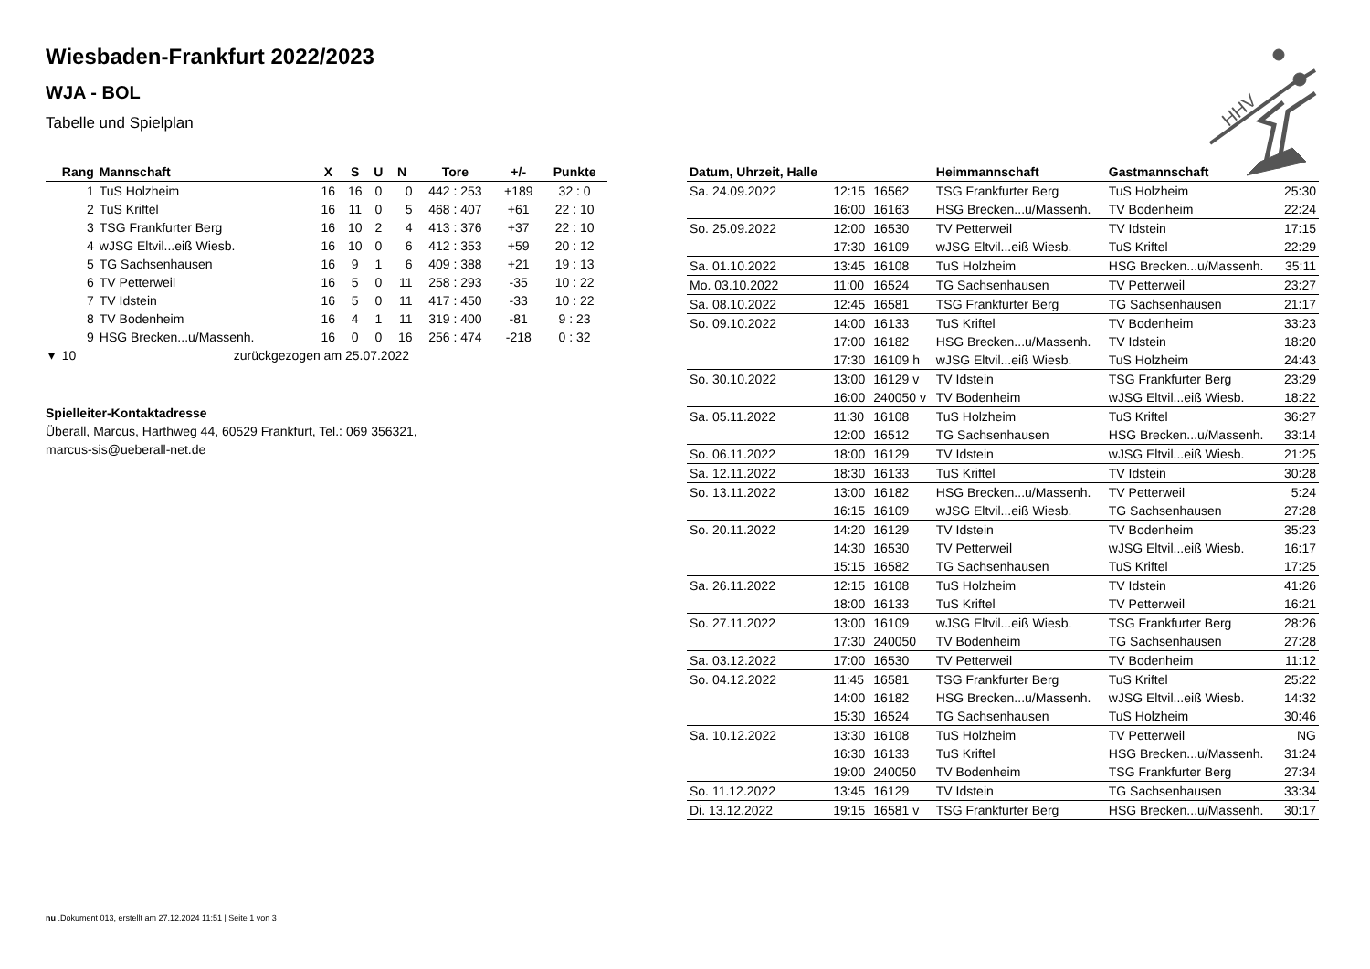Wiesbaden-Frankfurt 2022/2023
WJA - BOL
Tabelle und Spielplan
HHV
| Rang | Mannschaft | X | S | U | N | Tore | +/- | Punkte |
| --- | --- | --- | --- | --- | --- | --- | --- | --- |
| 1 | TuS Holzheim | 16 | 16 | 0 | 0 | 442 : 253 | +189 | 32 : 0 |
| 2 | TuS Kriftel | 16 | 11 | 0 | 5 | 468 : 407 | +61 | 22 : 10 |
| 3 | TSG Frankfurter Berg | 16 | 10 | 2 | 4 | 413 : 376 | +37 | 22 : 10 |
| 4 | wJSG Eltvil...eiß Wiesb. | 16 | 10 | 0 | 6 | 412 : 353 | +59 | 20 : 12 |
| 5 | TG Sachsenhausen | 16 | 9 | 1 | 6 | 409 : 388 | +21 | 19 : 13 |
| 6 | TV Petterweil | 16 | 5 | 0 | 11 | 258 : 293 | -35 | 10 : 22 |
| 7 | TV Idstein | 16 | 5 | 0 | 11 | 417 : 450 | -33 | 10 : 22 |
| 8 | TV Bodenheim | 16 | 4 | 1 | 11 | 319 : 400 | -81 | 9 : 23 |
| 9 | HSG Brecken...u/Massenh. | 16 | 0 | 0 | 16 | 256 : 474 | -218 | 0 : 32 |
| ▾ 10 | zurückgezogen am 25.07.2022 | | | | | | | |
Spielleiter-Kontaktadresse
Überall, Marcus, Harthweg 44, 60529 Frankfurt, Tel.: 069 356321,
marcus-sis@ueberall-net.de
| Datum, Uhrzeit, Halle | | | Heimmannschaft | Gastmannschaft | |
| --- | --- | --- | --- | --- | --- |
| Sa. 24.09.2022 | 12:15 | 16562 | TSG Frankfurter Berg | TuS Holzheim | 25:30 |
| | 16:00 | 16163 | HSG Brecken...u/Massenh. | TV Bodenheim | 22:24 |
| So. 25.09.2022 | 12:00 | 16530 | TV Petterweil | TV Idstein | 17:15 |
| | 17:30 | 16109 | wJSG Eltvil...eiß Wiesb. | TuS Kriftel | 22:29 |
| Sa. 01.10.2022 | 13:45 | 16108 | TuS Holzheim | HSG Brecken...u/Massenh. | 35:11 |
| Mo. 03.10.2022 | 11:00 | 16524 | TG Sachsenhausen | TV Petterweil | 23:27 |
| Sa. 08.10.2022 | 12:45 | 16581 | TSG Frankfurter Berg | TG Sachsenhausen | 21:17 |
| So. 09.10.2022 | 14:00 | 16133 | TuS Kriftel | TV Bodenheim | 33:23 |
| | 17:00 | 16182 | HSG Brecken...u/Massenh. | TV Idstein | 18:20 |
| | 17:30 | 16109 h | wJSG Eltvil...eiß Wiesb. | TuS Holzheim | 24:43 |
| So. 30.10.2022 | 13:00 | 16129 v | TV Idstein | TSG Frankfurter Berg | 23:29 |
| | 16:00 | 240050 v | TV Bodenheim | wJSG Eltvil...eiß Wiesb. | 18:22 |
| Sa. 05.11.2022 | 11:30 | 16108 | TuS Holzheim | TuS Kriftel | 36:27 |
| | 12:00 | 16512 | TG Sachsenhausen | HSG Brecken...u/Massenh. | 33:14 |
| So. 06.11.2022 | 18:00 | 16129 | TV Idstein | wJSG Eltvil...eiß Wiesb. | 21:25 |
| Sa. 12.11.2022 | 18:30 | 16133 | TuS Kriftel | TV Idstein | 30:28 |
| So. 13.11.2022 | 13:00 | 16182 | HSG Brecken...u/Massenh. | TV Petterweil | 5:24 |
| | 16:15 | 16109 | wJSG Eltvil...eiß Wiesb. | TG Sachsenhausen | 27:28 |
| So. 20.11.2022 | 14:20 | 16129 | TV Idstein | TV Bodenheim | 35:23 |
| | 14:30 | 16530 | TV Petterweil | wJSG Eltvil...eiß Wiesb. | 16:17 |
| | 15:15 | 16582 | TG Sachsenhausen | TuS Kriftel | 17:25 |
| Sa. 26.11.2022 | 12:15 | 16108 | TuS Holzheim | TV Idstein | 41:26 |
| | 18:00 | 16133 | TuS Kriftel | TV Petterweil | 16:21 |
| So. 27.11.2022 | 13:00 | 16109 | wJSG Eltvil...eiß Wiesb. | TSG Frankfurter Berg | 28:26 |
| | 17:30 | 240050 | TV Bodenheim | TG Sachsenhausen | 27:28 |
| Sa. 03.12.2022 | 17:00 | 16530 | TV Petterweil | TV Bodenheim | 11:12 |
| So. 04.12.2022 | 11:45 | 16581 | TSG Frankfurter Berg | TuS Kriftel | 25:22 |
| | 14:00 | 16182 | HSG Brecken...u/Massenh. | wJSG Eltvil...eiß Wiesb. | 14:32 |
| | 15:30 | 16524 | TG Sachsenhausen | TuS Holzheim | 30:46 |
| Sa. 10.12.2022 | 13:30 | 16108 | TuS Holzheim | TV Petterweil | NG |
| | 16:30 | 16133 | TuS Kriftel | HSG Brecken...u/Massenh. | 31:24 |
| | 19:00 | 240050 | TV Bodenheim | TSG Frankfurter Berg | 27:34 |
| So. 11.12.2022 | 13:45 | 16129 | TV Idstein | TG Sachsenhausen | 33:34 |
| Di. 13.12.2022 | 19:15 | 16581 v | TSG Frankfurter Berg | HSG Brecken...u/Massenh. | 30:17 |
nu .Dokument 013, erstellt am 27.12.2024 11:51 | Seite 1 von 3